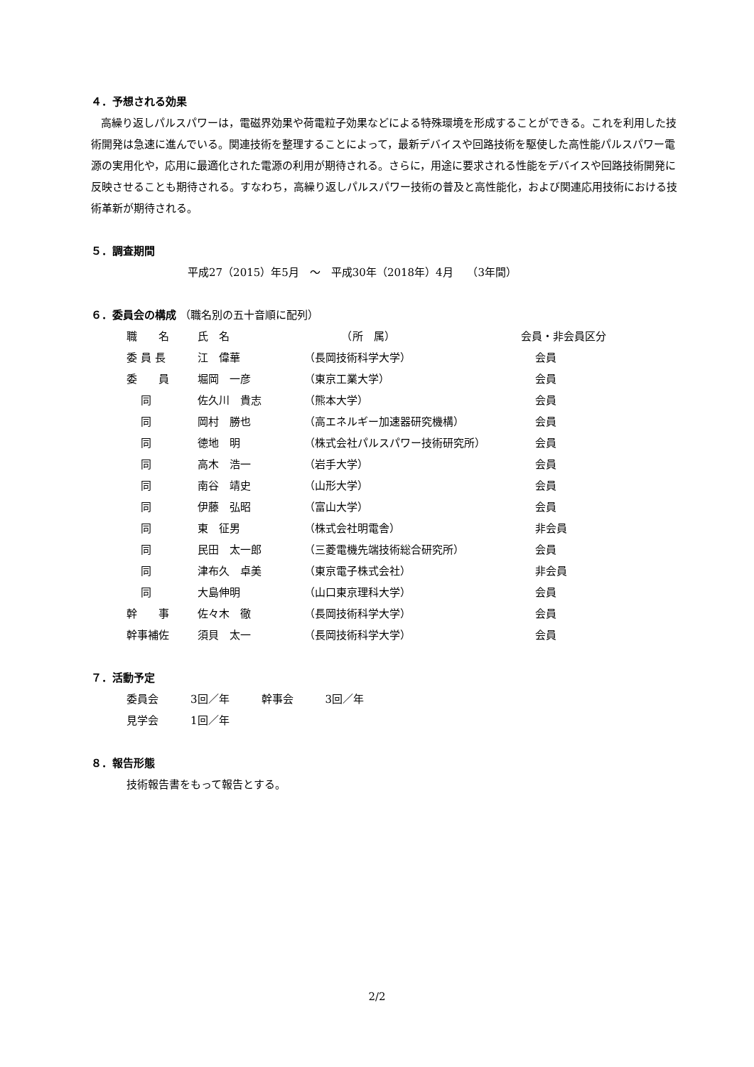４．予想される効果
高繰り返しパルスパワーは，電磁界効果や荷電粒子効果などによる特殊環境を形成することができる。これを利用した技術開発は急速に進んでいる。関連技術を整理することによって，最新デバイスや回路技術を駆使した高性能パルスパワー電源の実用化や，応用に最適化された電源の利用が期待される。さらに，用途に要求される性能をデバイスや回路技術開発に反映させることも期待される。すなわち，高繰り返しパルスパワー技術の普及と高性能化，および関連応用技術における技術革新が期待される。
５．調査期間
平成27（2015）年5月　～　平成30年（2018年）4月　 （3年間）
６．委員会の構成 （職名別の五十音順に配列）
| 職 名 | 氏 名 | （所 属） | 会員・非会員区分 |
| 委 員 長 | 江 偉華 | （長岡技術科学大学） | 会員 |
| 委 員 | 堀岡 一彦 | （東京工業大学） | 会員 |
| 同 | 佐久川 貴志 | （熊本大学） | 会員 |
| 同 | 岡村 勝也 | （高エネルギー加速器研究機構） | 会員 |
| 同 | 徳地 明 | （株式会社パルスパワー技術研究所） | 会員 |
| 同 | 高木 浩一 | （岩手大学） | 会員 |
| 同 | 南谷 靖史 | （山形大学） | 会員 |
| 同 | 伊藤 弘昭 | （富山大学） | 会員 |
| 同 | 東 征男 | （株式会社明電舎） | 非会員 |
| 同 | 民田 太一郎 | （三菱電機先端技術総合研究所） | 会員 |
| 同 | 津布久 卓美 | （東京電子株式会社） | 非会員 |
| 同 | 大島伸明 | （山口東京理科大学） | 会員 |
| 幹 事 | 佐々木 徹 | （長岡技術科学大学） | 会員 |
| 幹事補佐 | 須貝 太一 | （長岡技術科学大学） | 会員 |
７．活動予定
委員会　　　3回／年　　　幹事会　　　3回／年
見学会　　　1回／年
８．報告形態
技術報告書をもって報告とする。
2/2